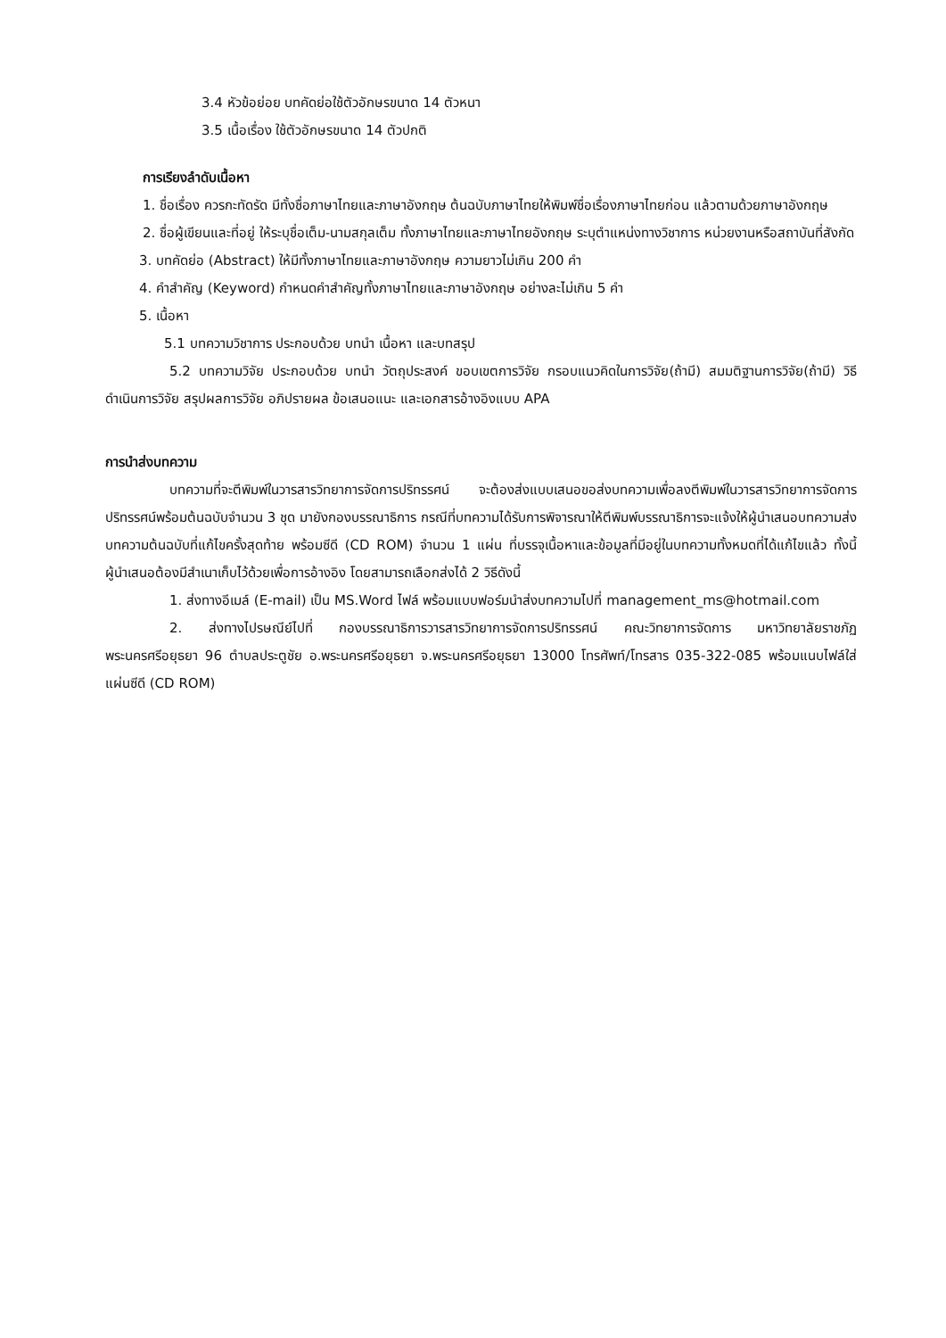3.4 หัวข้อย่อย บทคัดย่อใช้ตัวอักษรขนาด 14 ตัวหนา
3.5 เนื้อเรื่อง ใช้ตัวอักษรขนาด 14 ตัวปกติ
การเรียงลำดับเนื้อหา
1. ชื่อเรื่อง ควรกะทัดรัด มีทั้งชื่อภาษาไทยและภาษาอังกฤษ ต้นฉบับภาษาไทยให้พิมพ์ชื่อเรื่องภาษาไทยก่อน แล้วตามด้วยภาษาอังกฤษ
2. ชื่อผู้เขียนและที่อยู่ ให้ระบุชื่อเต็ม-นามสกุลเต็ม ทั้งภาษาไทยและภาษาไทยอังกฤษ ระบุตำแหน่งทางวิชาการ หน่วยงานหรือสถาบันที่สังกัด
3. บทคัดย่อ (Abstract) ให้มีทั้งภาษาไทยและภาษาอังกฤษ ความยาวไม่เกิน 200 คำ
4. คำสำคัญ (Keyword) กำหนดคำสำคัญทั้งภาษาไทยและภาษาอังกฤษ อย่างละไม่เกิน 5 คำ
5. เนื้อหา
5.1 บทความวิชาการ ประกอบด้วย บทนำ เนื้อหา และบทสรุป
5.2 บทความวิจัย ประกอบด้วย บทนำ วัตถุประสงค์ ขอบเขตการวิจัย กรอบแนวคิดในการวิจัย(ถ้ามี) สมมติฐานการวิจัย(ถ้ามี) วิธีดำเนินการวิจัย สรุปผลการวิจัย อภิปรายผล ข้อเสนอแนะ และเอกสารอ้างอิงแบบ APA
การนำส่งบทความ
บทความที่จะตีพิมพ์ในวารสารวิทยาการจัดการปริทรรศน์ จะต้องส่งแบบเสนอขอส่งบทความเพื่อลงตีพิมพ์ในวารสารวิทยาการจัดการปริทรรศน์พร้อมต้นฉบับจำนวน 3 ชุด มายังกองบรรณาธิการ กรณีที่บทความได้รับการพิจารณาให้ตีพิมพ์บรรณาธิการจะแจ้งให้ผู้นำเสนอบทความส่งบทความต้นฉบับที่แก้ไขครั้งสุดท้าย พร้อมซีดี (CD ROM) จำนวน 1 แผ่น ที่บรรจุเนื้อหาและข้อมูลที่มีอยู่ในบทความทั้งหมดที่ได้แก้ไขแล้ว ทั้งนี้ผู้นำเสนอต้องมีสำเนาเก็บไว้ด้วยเพื่อการอ้างอิง โดยสามารถเลือกส่งได้ 2 วิธีดังนี้
1. ส่งทางอีเมล์ (E-mail) เป็น MS.Word ไฟล์ พร้อมแบบฟอร์มนำส่งบทความไปที่ management_ms@hotmail.com
2. ส่งทางไปรษณีย์ไปที่ กองบรรณาธิการวารสารวิทยาการจัดการปริทรรศน์ คณะวิทยาการจัดการ มหาวิทยาลัยราชภัฏพระนครศรีอยุธยา 96 ตำบลประตูชัย อ.พระนครศรีอยุธยา จ.พระนครศรีอยุธยา 13000 โทรศัพท์/โทรสาร 035-322-085 พร้อมแนบไฟล์ใส่แผ่นซีดี (CD ROM)